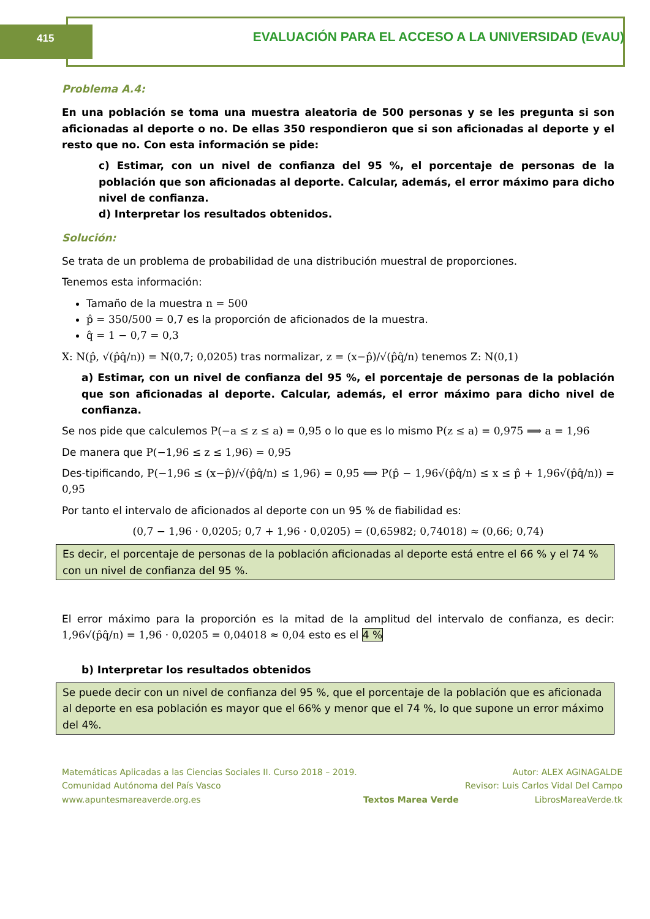415 EVALUACIÓN PARA EL ACCESO A LA UNIVERSIDAD (EvAU)
Problema A.4:
En una población se toma una muestra aleatoria de 500 personas y se les pregunta si son aficionadas al deporte o no. De ellas 350 respondieron que si son aficionadas al deporte y el resto que no. Con esta información se pide:
c) Estimar, con un nivel de confianza del 95 %, el porcentaje de personas de la población que son aficionadas al deporte. Calcular, además, el error máximo para dicho nivel de confianza.
d) Interpretar los resultados obtenidos.
Solución:
Se trata de un problema de probabilidad de una distribución muestral de proporciones.
Tenemos esta información:
Tamaño de la muestra n = 500
p̂ = 350/500 = 0,7 es la proporción de aficionados de la muestra.
q̂ = 1 − 0,7 = 0,3
X: N(p̂, √(p̂q̂/n)) = N(0,7; 0,0205) tras normalizar, z = (x−p̂)/√(p̂q̂/n) tenemos Z: N(0,1)
a) Estimar, con un nivel de confianza del 95 %, el porcentaje de personas de la población que son aficionadas al deporte. Calcular, además, el error máximo para dicho nivel de confianza.
Se nos pide que calculemos P(−a ≤ z ≤ a) = 0,95 o lo que es lo mismo P(z ≤ a) = 0,975 ⟹ a = 1,96
De manera que P(−1,96 ≤ z ≤ 1,96) = 0,95
Des-tipificando, P(−1,96 ≤ (x−p̂)/√(p̂q̂/n) ≤ 1,96) = 0,95 ⟺ P(p̂ − 1,96√(p̂q̂/n) ≤ x ≤ p̂ + 1,96√(p̂q̂/n)) = 0,95
Por tanto el intervalo de aficionados al deporte con un 95 % de fiabilidad es:
(0,7 − 1,96 · 0,0205; 0,7 + 1,96 · 0,0205) = (0,65982; 0,74018) ≈ (0,66; 0,74)
Es decir, el porcentaje de personas de la población aficionadas al deporte está entre el 66 % y el 74 % con un nivel de confianza del 95 %.
El error máximo para la proporción es la mitad de la amplitud del intervalo de confianza, es decir: 1,96√(p̂q̂/n) = 1,96 · 0,0205 = 0,04018 ≈ 0,04 esto es el 4 %
b) Interpretar los resultados obtenidos
Se puede decir con un nivel de confianza del 95 %, que el porcentaje de la población que es aficionada al deporte en esa población es mayor que el 66% y menor que el 74 %, lo que supone un error máximo del 4%.
Matemáticas Aplicadas a las Ciencias Sociales II. Curso 2018 – 2019.
Comunidad Autónoma del País Vasco
www.apuntesmareaverde.org.es
Textos Marea Verde Autor: ALEX AGINAGALDE
Revisor: Luis Carlos Vidal Del Campo
LibrosMareaVerde.tk